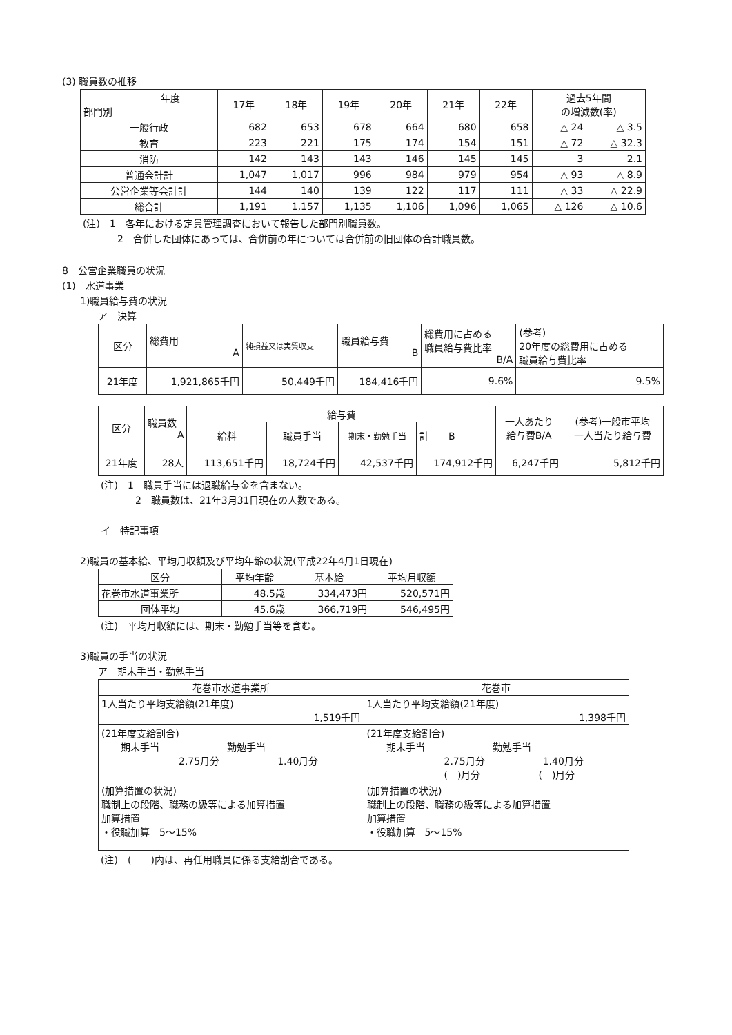(3) 職員数の推移
| 年度 部門別 | 17年 | 18年 | 19年 | 20年 | 21年 | 22年 | 過去5年間 の増減数(率) | |
| --- | --- | --- | --- | --- | --- | --- | --- | --- |
| 一般行政 | 682 | 653 | 678 | 664 | 680 | 658 | △ 24 | △ 3.5 |
| 教育 | 223 | 221 | 175 | 174 | 154 | 151 | △ 72 | △ 32.3 |
| 消防 | 142 | 143 | 143 | 146 | 145 | 145 | 3 | 2.1 |
| 普通会計計 | 1,047 | 1,017 | 996 | 984 | 979 | 954 | △ 93 | △ 8.9 |
| 公営企業等会計計 | 144 | 140 | 139 | 122 | 117 | 111 | △ 33 | △ 22.9 |
| 総合計 | 1,191 | 1,157 | 1,135 | 1,106 | 1,096 | 1,065 | △ 126 | △ 10.6 |
(注)　1　各年における定員管理調査において報告した部門別職員数。
2　合併した団体にあっては、合併前の年については合併前の旧団体の合計職員数。
8　公営企業職員の状況
(1)　水道事業
1)職員給与費の状況
ア　決算
| 区分 | 総費用 A | 純損益又は実質収支 | 職員給与費 B | 総費用に占める 職員給与費比率 B/A | (参考) 20年度の総費用に占める 職員給与費比率 |
| 21年度 | 1,921,865千円 | 50,449千円 | 184,416千円 | 9.6% | 9.5% |
| 区分 | 職員数 A | 給与費 | | | | 一人あたり 給与費B/A | (参考)一般市平均 一人当たり給与費 |
| | | 給料 | 職員手当 | 期末・勤勉手当 | 計 B | | |
| 21年度 | 28人 | 113,651千円 | 18,724千円 | 42,537千円 | 174,912千円 | 6,247千円 | 5,812千円 |
(注)　1　職員手当には退職給与金を含まない。
2　職員数は、21年3月31日現在の人数である。
イ　特記事項
2)職員の基本給、平均月収額及び平均年齢の状況(平成22年4月1日現在)
| 区分 | 平均年齢 | 基本給 | 平均月収額 |
| 花巻市水道事業所 | 48.5歳 | 334,473円 | 520,571円 |
| 団体平均 | 45.6歳 | 366,719円 | 546,495円 |
(注)　平均月収額には、期末・勤勉手当等を含む。
3)職員の手当の状況
ア　期末手当・勤勉手当
| 花巻市水道事業所 | 花巻市 |
| 1人当たり平均支給額(21年度) 1,519千円 | 1人当たり平均支給額(21年度) 1,398千円 |
| (21年度支給割合) 期末手当 勤勉手当 2.75月分 1.40月分 | (21年度支給割合) 期末手当 勤勉手当 2.75月分 1.40月分 ( )月分 ( )月分 |
| (加算措置の状況) 職制上の段階、職務の級等による加算措置 加算措置 ・役職加算 5～15% | (加算措置の状況) 職制上の段階、職務の級等による加算措置 加算措置 ・役職加算 5～15% |
(注)　(　　)内は、再任用職員に係る支給割合である。